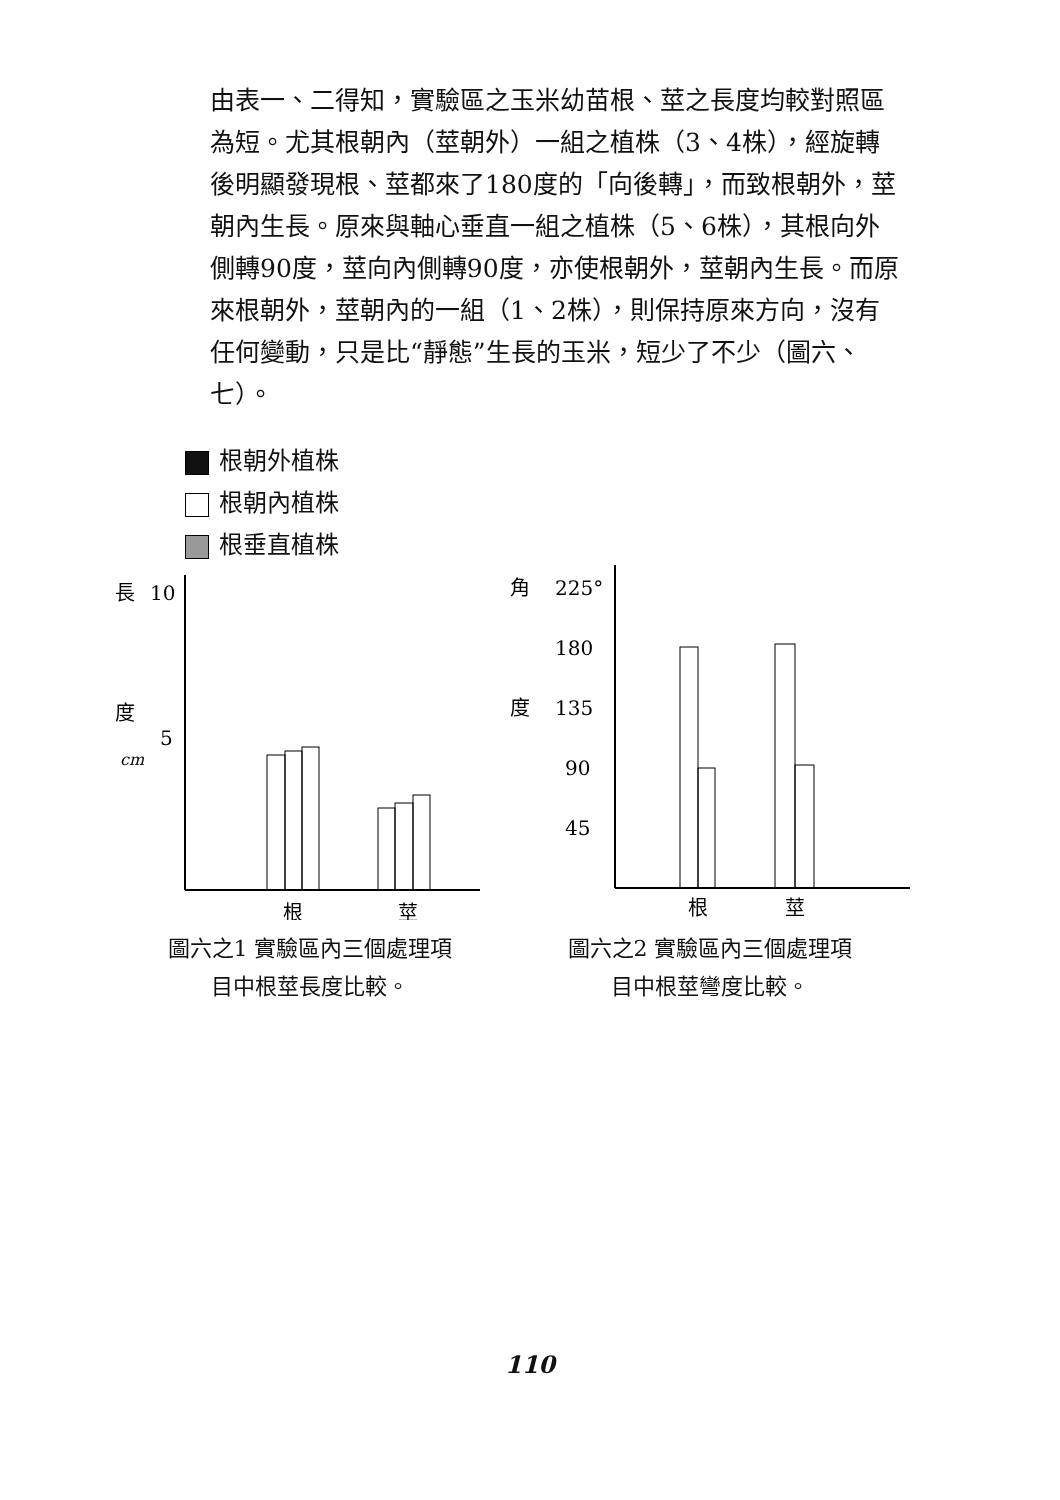由表一、二得知，實驗區之玉米幼苗根、莖之長度均較對照區為短。尤其根朝內（莖朝外）一組之植株（3、4株），經旋轉後明顯發現根、莖都來了180度的「向後轉」，而致根朝外，莖朝內生長。原來與軸心垂直一組之植株（5、6株），其根向外側轉90度，莖向內側轉90度，亦使根朝外，莖朝內生長。而原來根朝外，莖朝內的一組（1、2株），則保持原來方向，沒有任何變動，只是比“靜態”生長的玉米，短少了不少（圖六、七）。
根朝外植株
根朝內植株
根垂直植株
長
10
度
5
cm
根
莖
圖六之1 實驗區內三個處理項
目中根莖長度比較。
角
225°
180
度
135
90
45
根
莖
圖六之2 實驗區內三個處理項
目中根莖彎度比較。
110